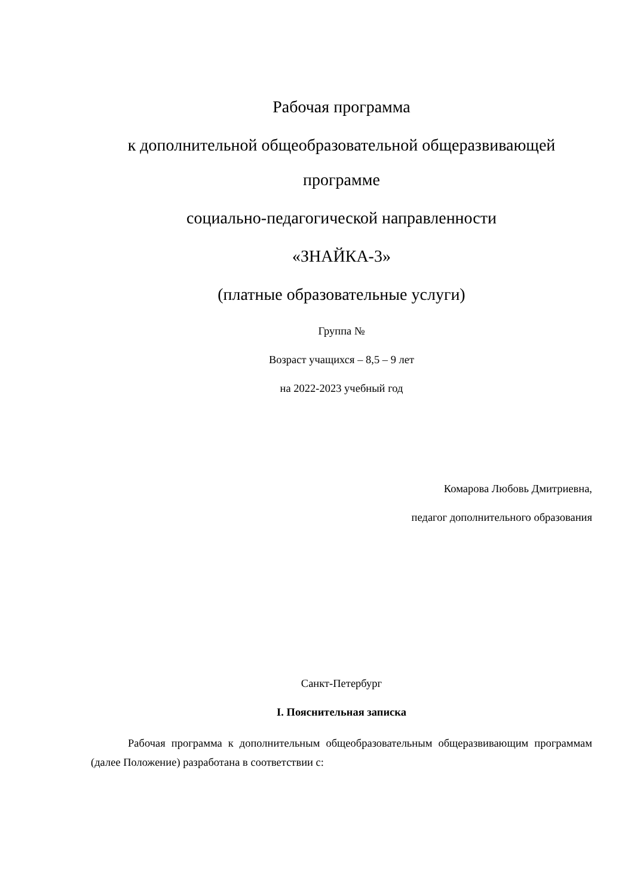Рабочая программа
к дополнительной общеобразовательной общеразвивающей программе
социально-педагогической направленности
«ЗНАЙКА-3»
(платные образовательные услуги)
Группа №
Возраст учащихся – 8,5 – 9 лет
на 2022-2023 учебный год
Комарова Любовь Дмитриевна,
педагог дополнительного образования
Санкт-Петербург
I. Пояснительная записка
Рабочая программа к дополнительным общеобразовательным общеразвивающим программам (далее Положение) разработана в соответствии с: